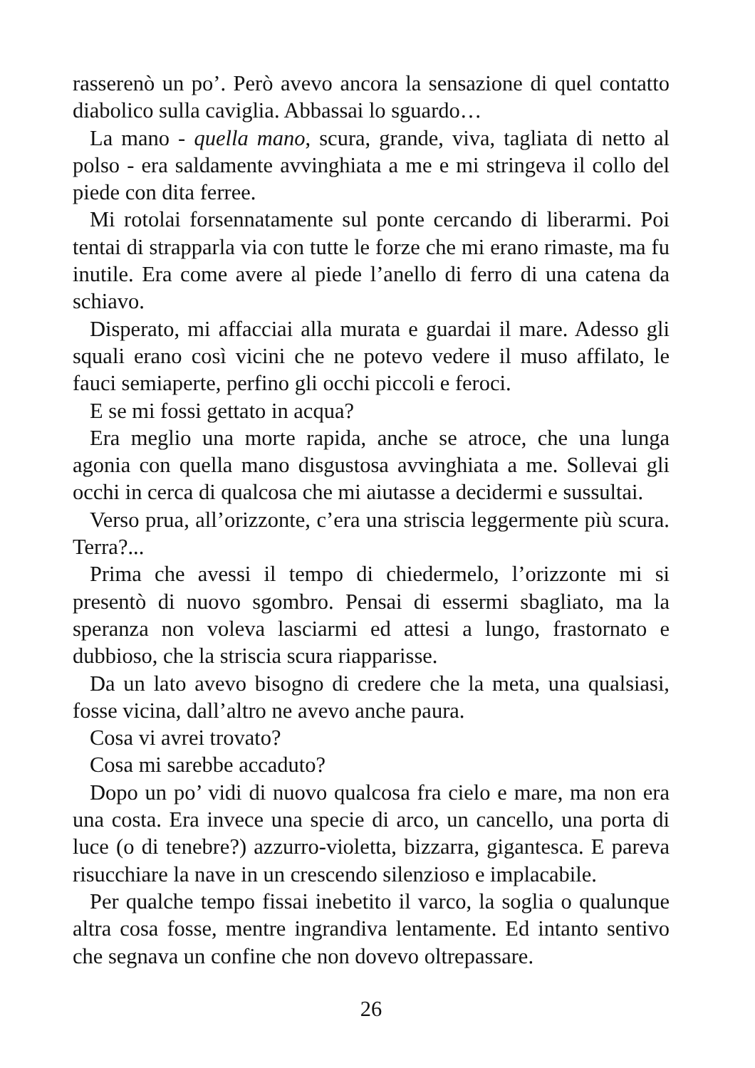rasserenò un po’. Però avevo ancora la sensazione di quel contatto diabolico sulla caviglia. Abbassai lo sguardo…
La mano - quella mano, scura, grande, viva, tagliata di netto al polso - era saldamente avvinghiata a me e mi stringeva il collo del piede con dita ferree.
Mi rotolai forsennatamente sul ponte cercando di liberarmi. Poi tentai di strapparla via con tutte le forze che mi erano rimaste, ma fu inutile. Era come avere al piede l’anello di ferro di una catena da schiavo.
Disperato, mi affacciai alla murata e guardai il mare. Adesso gli squali erano così vicini che ne potevo vedere il muso affilato, le fauci semiaperte, perfino gli occhi piccoli e feroci.
E se mi fossi gettato in acqua?
Era meglio una morte rapida, anche se atroce, che una lunga agonia con quella mano disgustosa avvinghiata a me. Sollevai gli occhi in cerca di qualcosa che mi aiutasse a decidermi e sussultai.
Verso prua, all’orizzonte, c’era una striscia leggermente più scura. Terra?...
Prima che avessi il tempo di chiedermelo, l’orizzonte mi si presentò di nuovo sgombro. Pensai di essermi sbagliato, ma la speranza non voleva lasciarmi ed attesi a lungo, frastornato e dubbioso, che la striscia scura riapparisse.
Da un lato avevo bisogno di credere che la meta, una qualsiasi, fosse vicina, dall’altro ne avevo anche paura.
Cosa vi avrei trovato?
Cosa mi sarebbe accaduto?
Dopo un po’ vidi di nuovo qualcosa fra cielo e mare, ma non era una costa. Era invece una specie di arco, un cancello, una porta di luce (o di tenebre?) azzurro-violetta, bizzarra, gigantesca. E pareva risucchiare la nave in un crescendo silenzioso e implacabile.
Per qualche tempo fissai inebetito il varco, la soglia o qualunque altra cosa fosse, mentre ingrandiva lentamente. Ed intanto sentivo che segnava un confine che non dovevo oltrepassare.
26